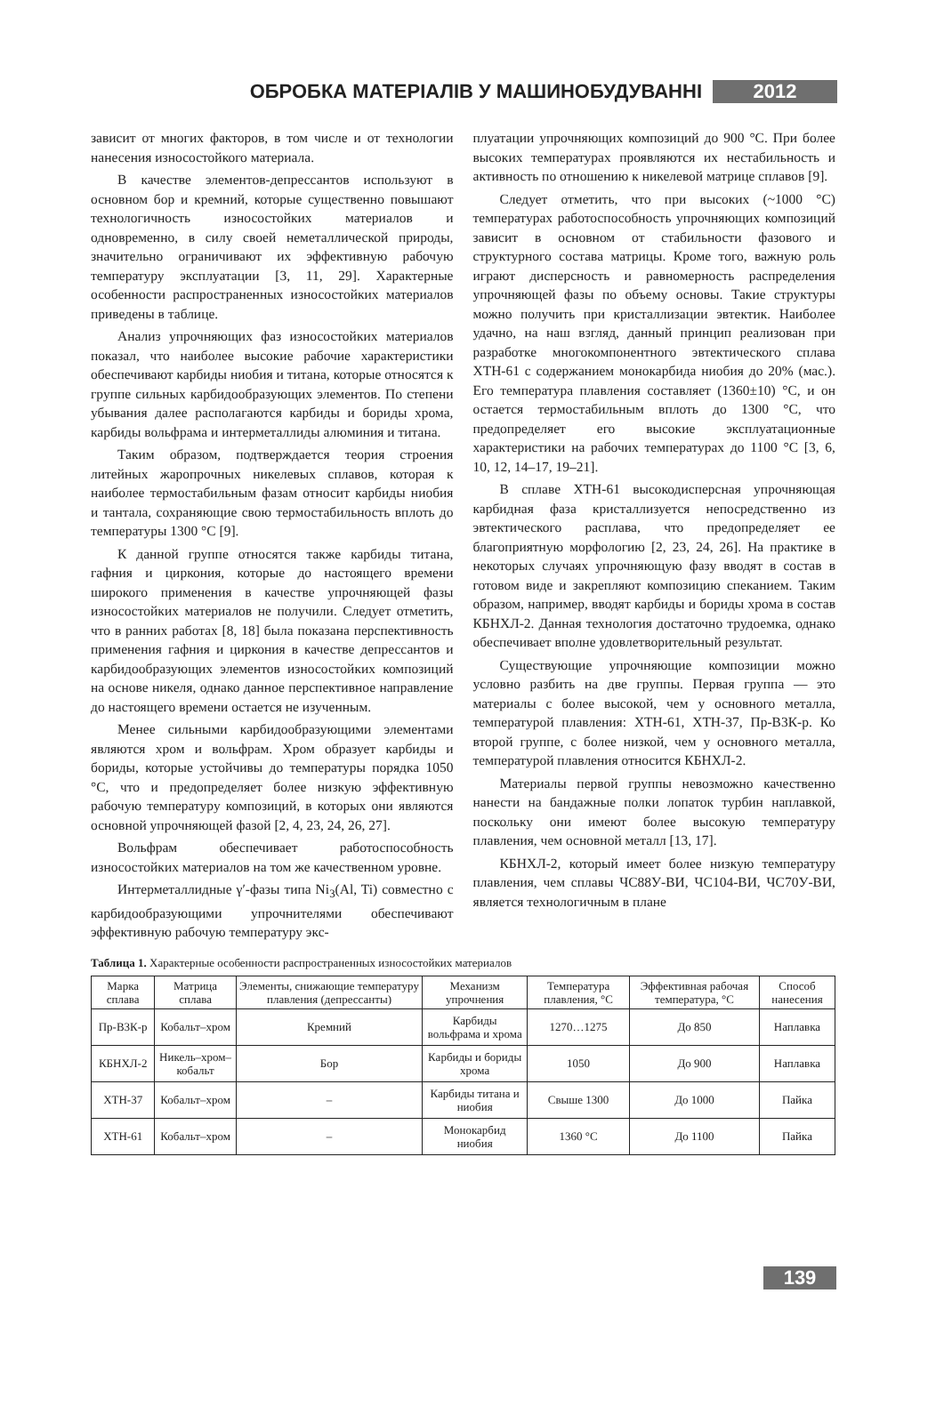ОБРОБКА МАТЕРІАЛІВ У МАШИНОБУДУВАННІ 2012
зависит от многих факторов, в том числе и от технологии нанесения износостойкого материала.
В качестве элементов-депрессантов используют в основном бор и кремний, которые существенно повышают технологичность износостойких материалов и одновременно, в силу своей неметаллической природы, значительно ограничивают их эффективную рабочую температуру эксплуатации [3, 11, 29]. Характерные особенности распространенных износостойких материалов приведены в таблице.
Анализ упрочняющих фаз износостойких материалов показал, что наиболее высокие рабочие характеристики обеспечивают карбиды ниобия и титана, которые относятся к группе сильных карбидообразующих элементов. По степени убывания далее располагаются карбиды и бориды хрома, карбиды вольфрама и интерметаллиды алюминия и титана.
Таким образом, подтверждается теория строения литейных жаропрочных никелевых сплавов, которая к наиболее термостабильным фазам относит карбиды ниобия и тантала, сохраняющие свою термостабильность вплоть до температуры 1300 °C [9].
К данной группе относятся также карбиды титана, гафния и циркония, которые до настоящего времени широкого применения в качестве упрочняющей фазы износостойких материалов не получили. Следует отметить, что в ранних работах [8, 18] была показана перспективность применения гафния и циркония в качестве депрессантов и карбидообразующих элементов износостойких композиций на основе никеля, однако данное перспективное направление до настоящего времени остается не изученным.
Менее сильными карбидообразующими элементами являются хром и вольфрам. Хром образует карбиды и бориды, которые устойчивы до температуры порядка 1050 °C, что и предопределяет более низкую эффективную рабочую температуру композиций, в которых они являются основной упрочняющей фазой [2, 4, 23, 24, 26, 27].
Вольфрам обеспечивает работоспособность износостойких материалов на том же качественном уровне.
Интерметаллидные γ′-фазы типа Ni<sub>3</sub>(Al, Ti) совместно с карбидообразующими упрочнителями обеспечивают эффективную рабочую температуру экс-
плуатации упрочняющих композиций до 900 °C. При более высоких температурах проявляются их нестабильность и активность по отношению к никелевой матрице сплавов [9].
Следует отметить, что при высоких (~1000 °C) температурах работоспособность упрочняющих композиций зависит в основном от стабильности фазового и структурного состава матрицы. Кроме того, важную роль играют дисперсность и равномерность распределения упрочняющей фазы по объему основы. Такие структуры можно получить при кристаллизации эвтектик. Наиболее удачно, на наш взгляд, данный принцип реализован при разработке многокомпонентного эвтектического сплава ХТН-61 с содержанием монокарбида ниобия до 20% (мас.). Его температура плавления составляет (1360±10) °C, и он остается термостабильным вплоть до 1300 °C, что предопределяет его высокие эксплуатационные характеристики на рабочих температурах до 1100 °C [3, 6, 10, 12, 14–17, 19–21].
В сплаве ХТН-61 высокодисперсная упрочняющая карбидная фаза кристаллизуется непосредственно из эвтектического расплава, что предопределяет ее благоприятную морфологию [2, 23, 24, 26]. На практике в некоторых случаях упрочняющую фазу вводят в состав в готовом виде и закрепляют композицию спеканием. Таким образом, например, вводят карбиды и бориды хрома в состав КБНХЛ-2. Данная технология достаточно трудоемка, однако обеспечивает вполне удовлетворительный результат.
Существующие упрочняющие композиции можно условно разбить на две группы. Первая группа — это материалы с более высокой, чем у основного металла, температурой плавления: ХТН-61, ХТН-37, Пр-В3К-р. Ко второй группе, с более низкой, чем у основного металла, температурой плавления относится КБНХЛ-2.
Материалы первой группы невозможно качественно нанести на бандажные полки лопаток турбин наплавкой, поскольку они имеют более высокую температуру плавления, чем основной металл [13, 17].
КБНХЛ-2, который имеет более низкую температуру плавления, чем сплавы ЧС88У-ВИ, ЧС104-ВИ, ЧС70У-ВИ, является технологичным в плане
Таблица 1. Характерные особенности распространенных износостойких материалов
| Марка сплава | Матрица сплава | Элементы, снижающие температуру плавления (депрессанты) | Механизм упрочнения | Температура плавления, °C | Эффективная рабочая температура, °C | Способ нанесения |
| --- | --- | --- | --- | --- | --- | --- |
| Пр-В3К-р | Кобальт–хром | Кремний | Карбиды вольфрама и хрома | 1270…1275 | До 850 | Наплавка |
| КБНХЛ-2 | Никель–хром–кобальт | Бор | Карбиды и бориды хрома | 1050 | До 900 | Наплавка |
| ХТН-37 | Кобальт–хром | – | Карбиды титана и ниобия | Свыше 1300 | До 1000 | Пайка |
| ХТН-61 | Кобальт–хром | – | Монокарбид ниобия | 1360 °C | До 1100 | Пайка |
139